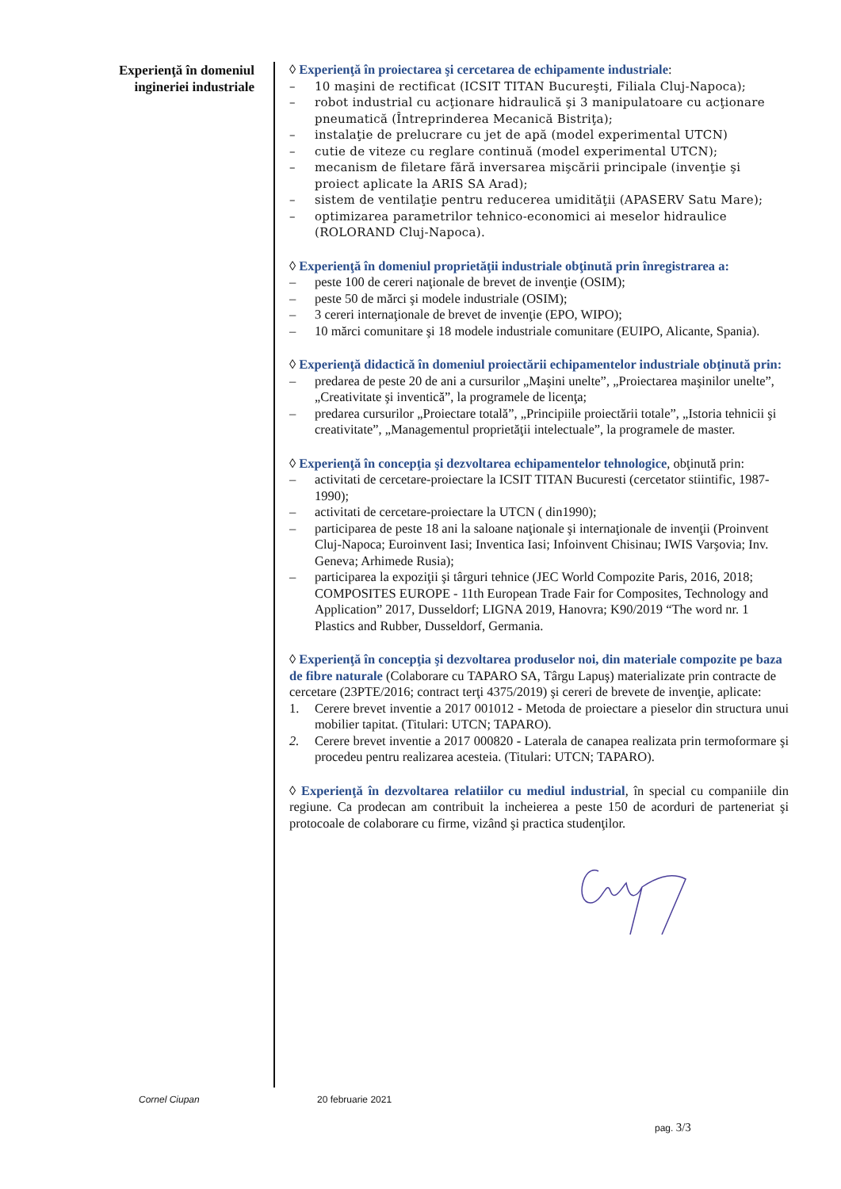Experienţă în domeniul
ingineriei industriale
◊ Experienţă în proiectarea şi cercetarea de echipamente industriale:
– 10 maşini de rectificat (ICSIT TITAN Bucureşti, Filiala Cluj-Napoca);
– robot industrial cu acţionare hidraulică şi 3 manipulatoare cu acţionare pneumatică (Întreprinderea Mecanică Bistriţa);
– instalaţie de prelucrare cu jet de apă (model experimental UTCN)
– cutie de viteze cu reglare continuă (model experimental UTCN);
– mecanism de filetare fără inversarea mişcării principale (invenţie şi proiect aplicate la ARIS SA Arad);
– sistem de ventilaţie pentru reducerea umidităţii (APASERV Satu Mare);
– optimizarea parametrilor tehnico-economici ai meselor hidraulice (ROLORAND Cluj-Napoca).
◊ Experienţă în domeniul proprietăţii industriale obţinută prin înregistrarea a:
– peste 100 de cereri naţionale de brevet de invenţie (OSIM);
– peste 50 de mărci şi modele industriale (OSIM);
– 3 cereri internaţionale de brevet de invenţie (EPO, WIPO);
– 10 mărci comunitare şi 18 modele industriale comunitare (EUIPO, Alicante, Spania).
◊ Experienţă didactică în domeniul proiectării echipamentelor industriale obţinută prin:
– predarea de peste 20 de ani a cursurilor „Maşini unelte”, „Proiectarea maşinilor unelte”, „Creativitate şi inventică”, la programele de licenţa;
– predarea cursurilor „Proiectare totală”, „Principiile proiectării totale”, „Istoria tehnicii şi creativitate”, „Managementul proprietăţii intelectuale”, la programele de master.
◊ Experienţă în concepţia şi dezvoltarea echipamentelor tehnologice, obţinută prin:
– activitati de cercetare-proiectare la ICSIT TITAN Bucuresti (cercetator stiintific, 1987-1990);
– activitati de cercetare-proiectare la UTCN ( din1990);
– participarea de peste 18 ani la saloane naţionale şi internaţionale de invenţii (Proinvent Cluj-Napoca; Euroinvent Iasi; Inventica Iasi; Infoinvent Chisinau; IWIS Varşovia; Inv. Geneva; Arhimede Rusia);
– participarea la expoziţii şi târguri tehnice (JEC World Compozite Paris, 2016, 2018; COMPOSITES EUROPE - 11th European Trade Fair for Composites, Technology and Application” 2017, Dusseldorf; LIGNA 2019, Hanovra; K90/2019 “The word nr. 1 Plastics and Rubber, Dusseldorf, Germania.
◊ Experienţă în concepţia şi dezvoltarea produselor noi, din materiale compozite pe baza de fibre naturale (Colaborare cu TAPARO SA, Târgu Lapuş) materializate prin contracte de cercetare (23PTE/2016; contract terţi 4375/2019) şi cereri de brevete de invenţie, aplicate:
1. Cerere brevet inventie a 2017 001012 - Metoda de proiectare a pieselor din structura unui mobilier tapitat. (Titulari: UTCN; TAPARO).
2. Cerere brevet inventie a 2017 000820 - Laterala de canapea realizata prin termoformare şi procedeu pentru realizarea acesteia. (Titulari: UTCN; TAPARO).
◊ Experienţă în dezvoltarea relatiilor cu mediul industrial, în special cu companiile din regiune. Ca prodecan am contribuit la incheierea a peste 150 de acorduri de parteneriat şi protocoale de colaborare cu firme, vizând şi practica studenţilor.
Cornel Ciupan 20 februarie 2021
pag. 3/3